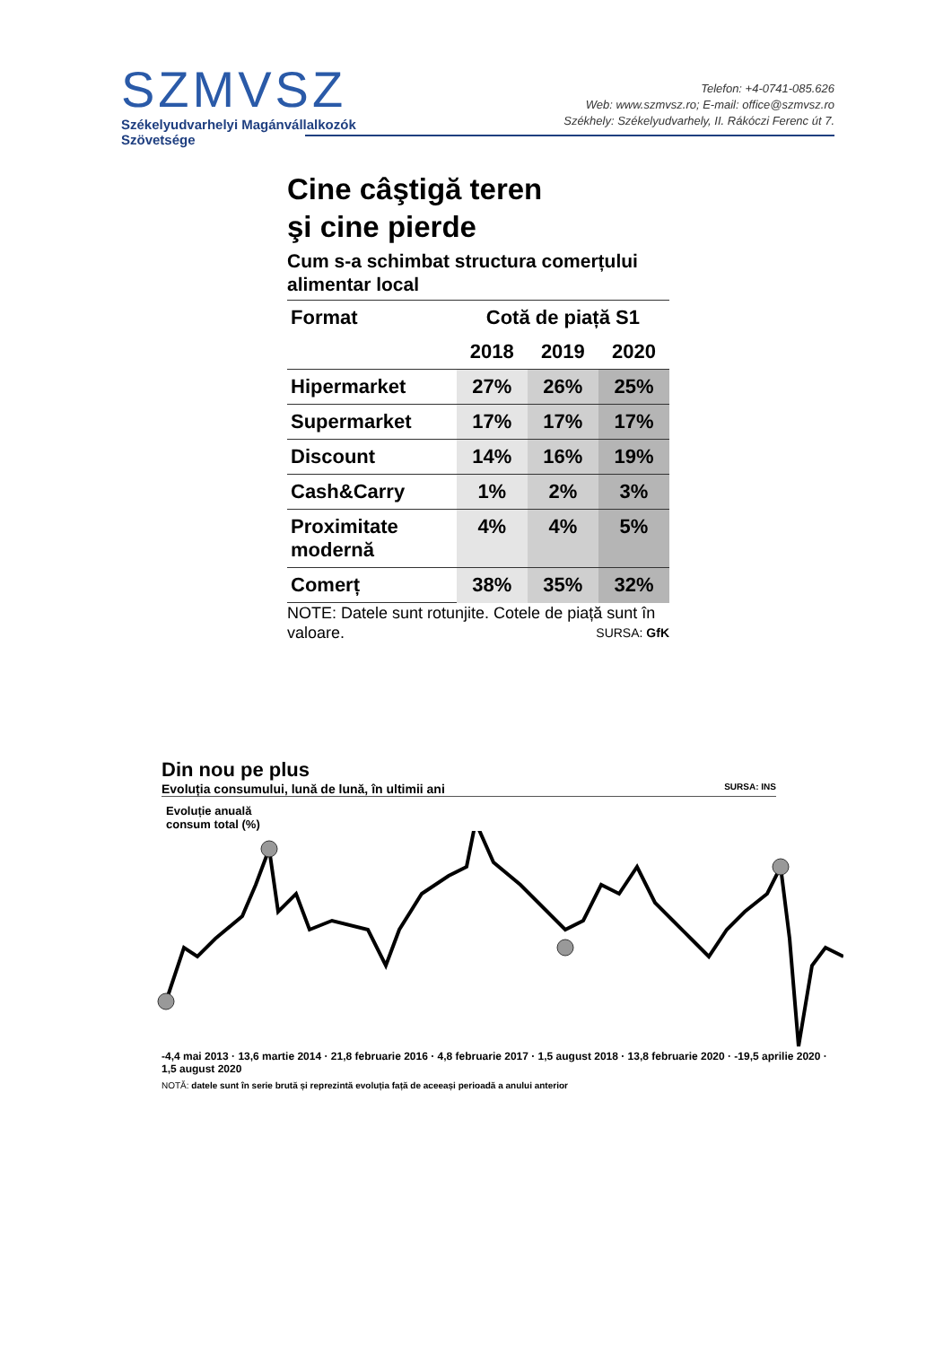SZMVSZ
Székelyudvarhelyi Magánvállalkozók
Szövetsége
Telefon: +4-0741-085.626
Web: www.szmvsz.ro; E-mail: office@szmvsz.ro
Székhely: Székelyudvarhely, II. Rákóczi Ferenc út 7.
Cine câştigă teren
şi cine pierde
Cum s-a schimbat structura comerțului alimentar local
| Format | Cotă de piață S1 | | |
| --- | --- | --- | --- |
| | 2018 | 2019 | 2020 |
| Hipermarket | 27% | 26% | 25% |
| Supermarket | 17% | 17% | 17% |
| Discount | 14% | 16% | 19% |
| Cash&Carry | 1% | 2% | 3% |
| Proximitate modernă | 4% | 4% | 5% |
| Comerț | 38% | 35% | 32% |
NOTE: Datele sunt rotunjite. Cotele de piață sunt în valoare. SURSA: GfK
Din nou pe plus
Evoluția consumului, lună de lună, în ultimii ani SURSA: INS
Evoluție anuală
consum total (%)
-4,4 mai 2013 · 13,6 martie 2014 · 21,8 februarie 2016 · 4,8 februarie 2017 · 1,5 august 2018 · 13,8 februarie 2020 · -19,5 aprilie 2020 · 1,5 august 2020
NOTĂ: datele sunt în serie brută și reprezintă evoluția față de aceeași perioadă a anului anterior